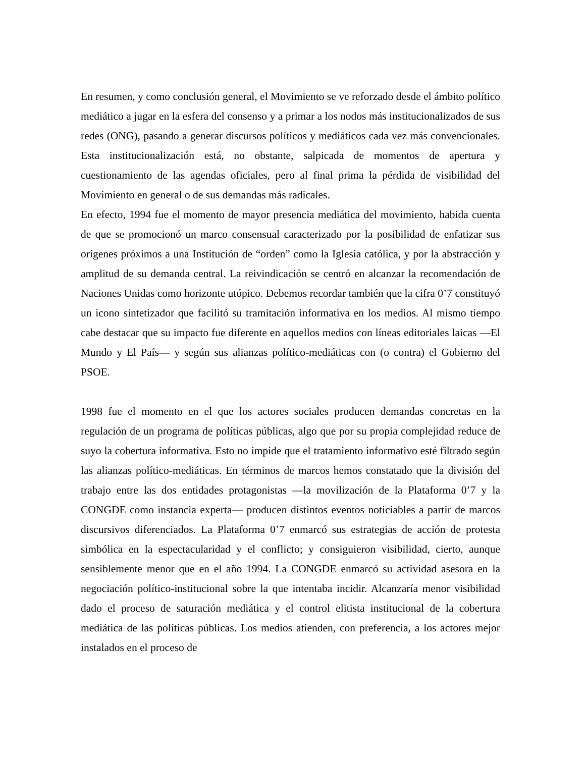En resumen, y como conclusión general, el Movimiento se ve reforzado desde el ámbito político mediático a jugar en la esfera del consenso y a primar a los nodos más institucionalizados de sus redes (ONG), pasando a generar discursos políticos y mediáticos cada vez más convencionales. Esta institucionalización está, no obstante, salpicada de momentos de apertura y cuestionamiento de las agendas oficiales, pero al final prima la pérdida de visibilidad del Movimiento en general o de sus demandas más radicales.
En efecto, 1994 fue el momento de mayor presencia mediática del movimiento, habida cuenta de que se promocionó un marco consensual caracterizado por la posibilidad de enfatizar sus orígenes próximos a una Institución de “orden” como la Iglesia católica, y por la abstracción y amplitud de su demanda central. La reivindicación se centró en alcanzar la recomendación de Naciones Unidas como horizonte utópico. Debemos recordar también que la cifra 0’7 constituyó un icono sintetizador que facilitó su tramitación informativa en los medios. Al mismo tiempo cabe destacar que su impacto fue diferente en aquellos medios con líneas editoriales laicas —El Mundo y El País— y según sus alianzas político-mediáticas con (o contra) el Gobierno del PSOE.
1998 fue el momento en el que los actores sociales producen demandas concretas en la regulación de un programa de políticas públicas, algo que por su propia complejidad reduce de suyo la cobertura informativa. Esto no impide que el tratamiento informativo esté filtrado según las alianzas político-mediáticas. En términos de marcos hemos constatado que la división del trabajo entre las dos entidades protagonistas —la movilización de la Plataforma 0’7 y la CONGDE como instancia experta— producen distintos eventos noticiables a partir de marcos discursivos diferenciados. La Plataforma 0’7 enmarcó sus estrategias de acción de protesta simbólica en la espectacularidad y el conflicto; y consiguieron visibilidad, cierto, aunque sensiblemente menor que en el año 1994. La CONGDE enmarcó su actividad asesora en la negociación político-institucional sobre la que intentaba incidir. Alcanzaría menor visibilidad dado el proceso de saturación mediática y el control elitista institucional de la cobertura mediática de las políticas públicas. Los medios atienden, con preferencia, a los actores mejor instalados en el proceso de